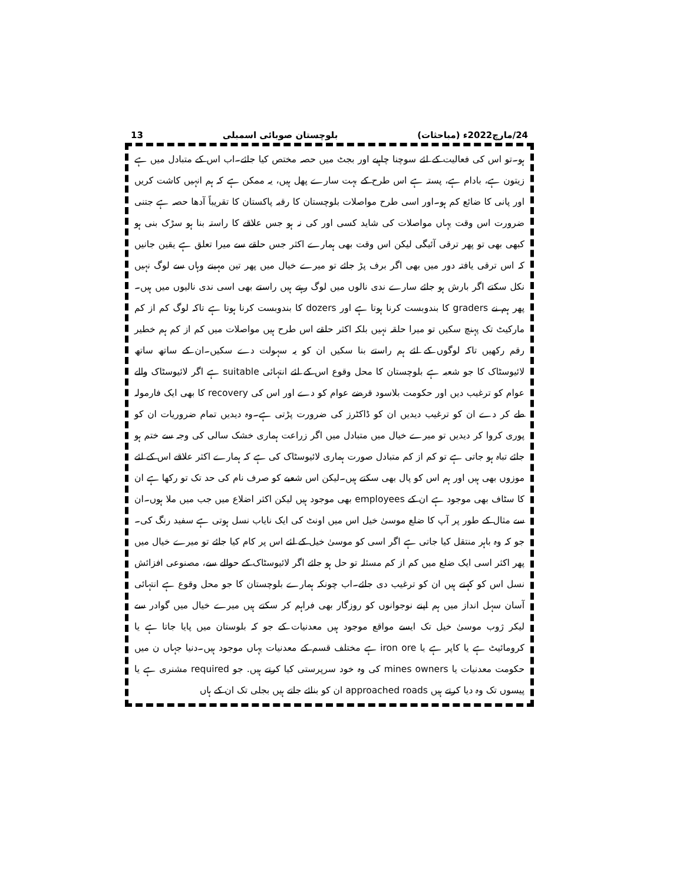24/مارچ2022ء (مباحثات) بلوچستان صوبائی اسمبلی 13
ہو۔تو اس کی فعالیت کے لئے سوچنا چاہیے اور بجٹ میں حصہ مختص کیا جائے۔اب اس کے متبادل میں ہے زیتون ہے، بادام ہے، پستہ ہے اس طرح کے بہت سارے پھل ہیں، یہ ممکن ہے کہ ہم انہیں کاشت کریں اور پانی کا ضائع کم ہو۔اور اسی طرح مواصلات بلوچستان کا رقبہ پاکستان کا تقریباً آدھا حصہ ہے جتنی ضرورت اس وقت یہاں مواصلات کی شاید کسی اور کی نہ ہو جس علاقے کا راستہ بنا ہو سڑک بنی ہو کبھی بھی تو پھر ترقی آئیگی لیکن اس وقت بھی ہمارے اکثر جس حلقے سے میرا تعلق ہے یقین جانیں کہ اس ترقی یافتہ دور میں بھی اگر برف پڑ جائے تو میرے خیال میں پھر تین مہینے وہاں سے لوگ نہیں نکل سکتے اگر بارش ہو جائے سارے ندی نالوں میں لوگ رہتے ہیں راستے بھی اسی ندی نالیوں میں ہیں۔ پھر ہم نے graders کا بندوبست کرنا ہوتا ہے اور dozers کا بندوبست کرنا ہوتا ہے تاکہ لوگ کم از کم مارکیٹ تک پہنچ سکیں تو میرا حلقہ نہیں بلکہ اکثر حلقے اس طرح ہیں مواصلات میں کم از کم ہم خطیر رقم رکھیں تاکہ لوگوں کے لئے ہم راستے بنا سکیں ان کو یہ سہولت دے سکیں۔ان کے ساتھ ساتھ لائیوسٹاک کا جو شعبہ ہے بلوچستان کا محل وقوع اس کے لئے انتہائی suitable ہے اگر لائیوسٹاک والے عوام کو ترغیب دیں اور حکومت بلاسود قرضے عوام کو دے اور اس کی recovery کا بھی ایک فارمولہ طے کر دے ان کو ترغیب دیدیں ان کو ڈاکٹرز کی ضرورت پڑتی ہے۔وہ دیدیں تمام ضروریات ان کو پوری کروا کر دیدیں تو میرے خیال میں متبادل میں اگر زراعت ہماری خشک سالی کی وجہ سے ختم ہو جائے تباہ ہو جاتی ہے تو کم از کم متبادل صورت ہماری لائیوسٹاک کی ہے کہ ہمارے اکثر علاقے اس کے لئے موزوں بھی ہیں اور ہم اس کو پال بھی سکتے ہیں۔لیکن اس شعبے کو صرف نام کی حد تک تو رکھا ہے ان کا سٹاف بھی موجود ہے ان کے employees بھی موجود ہیں لیکن اکثر اضلاع میں جب میں ملا ہوں۔ان سے مثال کے طور پر آپ کا ضلع موسیٰ خیل اس میں اونٹ کی ایک نایاب نسل ہوتی ہے سفید رنگ کی۔جو کہ وہ باہر منتقل کیا جاتی ہے اگر اسی کو موسیٰ خیل کے لئے اس پر کام کیا جائے تو میرے خیال میں پھر اکثر اسی ایک ضلع میں کم از کم مسئلہ تو حل ہو جائے اگر لائیوسٹاک کے حوالے سے، مصنوعی افزائش نسل اس کو کہتے ہیں ان کو ترغیب دی جائے۔اب چونکہ ہمارے بلوچستان کا جو محل وقوع ہے انتہائی آسان سہل انداز میں ہم اپنے نوجوانوں کو روزگار بھی فراہم کر سکتے ہیں میرے خیال میں گوادر سے لیکر ژوب موسیٰ خیل تک ایسے مواقع موجود ہیں معدنیات کے جو کہ بلوستان میں پایا جاتا ہے یا کرومائیٹ ہے یا کاپر ہے یا iron ore ہے مختلف قسم کے معدنیات یہاں موجود ہیں۔دنیا جہاں ن میں حکومت معدنیات یا mines owners کی وہ خود سرپرستی کیا کرتے ہیں. جو required مشنری ہے یا پیسوں تک وہ دیا کرتے ہیں approached roads ان کو بنائے جاتے ہیں بجلی تک ان کے ہاں